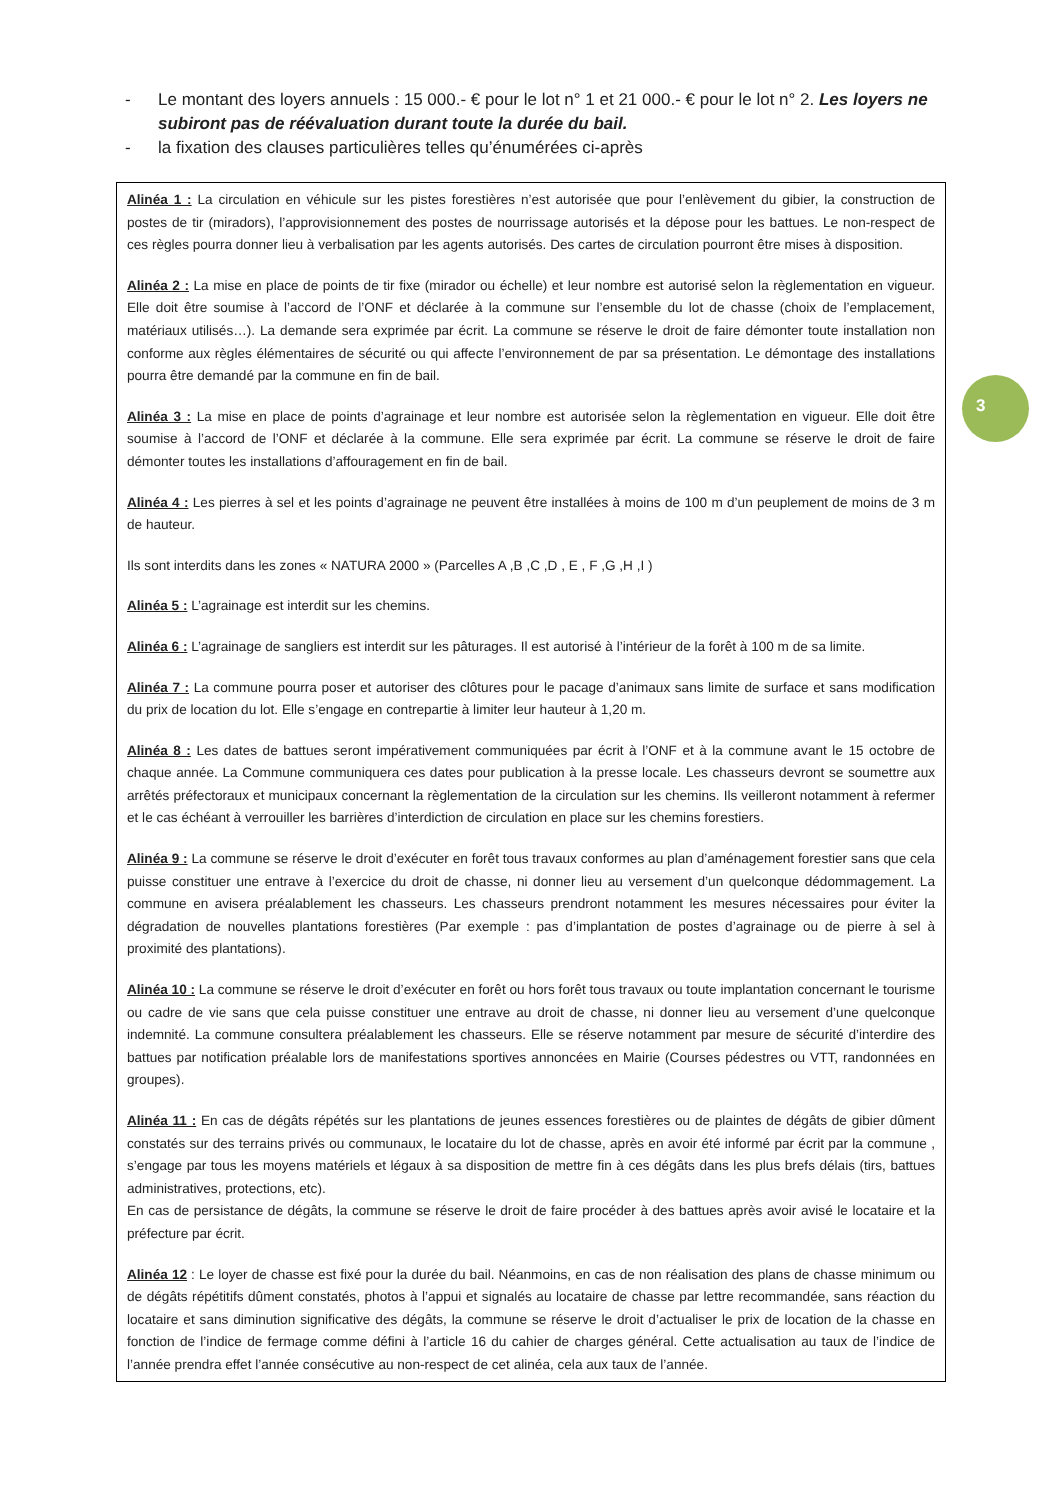- Le montant des loyers annuels : 15 000.- € pour le lot n° 1 et 21 000.- € pour le lot n° 2. Les loyers ne subiront pas de réévaluation durant toute la durée du bail.
- la fixation des clauses particulières telles qu’énumérées ci-après
3
Alinéa 1 : La circulation en véhicule sur les pistes forestières n’est autorisée que pour l’enlèvement du gibier, la construction de postes de tir (miradors), l’approvisionnement des postes de nourrissage autorisés et la dépose pour les battues. Le non-respect de ces règles pourra donner lieu à verbalisation par les agents autorisés. Des cartes de circulation pourront être mises à disposition.
Alinéa 2 : La mise en place de points de tir fixe (mirador ou échelle) et leur nombre est autorisé selon la règlementation en vigueur. Elle doit être soumise à l’accord de l’ONF et déclarée à la commune sur l’ensemble du lot de chasse (choix de l’emplacement, matériaux utilisés…). La demande sera exprimée par écrit. La commune se réserve le droit de faire démonter toute installation non conforme aux règles élémentaires de sécurité ou qui affecte l’environnement de par sa présentation. Le démontage des installations pourra être demandé par la commune en fin de bail.
Alinéa 3 : La mise en place de points d’agrainage et leur nombre est autorisée selon la règlementation en vigueur. Elle doit être soumise à l’accord de l’ONF et déclarée à la commune. Elle sera exprimée par écrit. La commune se réserve le droit de faire démonter toutes les installations d’affouragement en fin de bail.
Alinéa 4 : Les pierres à sel et les points d’agrainage ne peuvent être installées à moins de 100 m d’un peuplement de moins de 3 m de hauteur.
Ils sont interdits dans les zones « NATURA 2000 » (Parcelles A ,B ,C ,D , E , F ,G ,H ,I )
Alinéa 5 : L’agrainage est interdit sur les chemins.
Alinéa 6 : L’agrainage de sangliers est interdit sur les pâturages. Il est autorisé à l’intérieur de la forêt à 100 m de sa limite.
Alinéa 7 : La commune pourra poser et autoriser des clôtures pour le pacage d’animaux sans limite de surface et sans modification du prix de location du lot. Elle s’engage en contrepartie à limiter leur hauteur à 1,20 m.
Alinéa 8 : Les dates de battues seront impérativement communiquées par écrit à l’ONF et à la commune avant le 15 octobre de chaque année. La Commune communiquera ces dates pour publication à la presse locale. Les chasseurs devront se soumettre aux arrêtés préfectoraux et municipaux concernant la règlementation de la circulation sur les chemins. Ils veilleront notamment à refermer et le cas échéant à verrouiller les barrières d’interdiction de circulation en place sur les chemins forestiers.
Alinéa 9 : La commune se réserve le droit d’exécuter en forêt tous travaux conformes au plan d’aménagement forestier sans que cela puisse constituer une entrave à l’exercice du droit de chasse, ni donner lieu au versement d’un quelconque dédommagement. La commune en avisera préalablement les chasseurs. Les chasseurs prendront notamment les mesures nécessaires pour éviter la dégradation de nouvelles plantations forestières (Par exemple : pas d’implantation de postes d’agrainage ou de pierre à sel à proximité des plantations).
Alinéa 10 : La commune se réserve le droit d’exécuter en forêt ou hors forêt tous travaux ou toute implantation concernant le tourisme ou cadre de vie sans que cela puisse constituer une entrave au droit de chasse, ni donner lieu au versement d’une quelconque indemnité. La commune consultera préalablement les chasseurs. Elle se réserve notamment par mesure de sécurité d’interdire des battues par notification préalable lors de manifestations sportives annoncées en Mairie (Courses pédestres ou VTT, randonnées en groupes).
Alinéa 11 : En cas de dégâts répétés sur les plantations de jeunes essences forestières ou de plaintes de dégâts de gibier dûment constatés sur des terrains privés ou communaux, le locataire du lot de chasse, après en avoir été informé par écrit par la commune , s’engage par tous les moyens matériels et légaux à sa disposition de mettre fin à ces dégâts dans les plus brefs délais (tirs, battues administratives, protections, etc).
En cas de persistance de dégâts, la commune se réserve le droit de faire procéder à des battues après avoir avisé le locataire et la préfecture par écrit.
Alinéa 12 : Le loyer de chasse est fixé pour la durée du bail. Néanmoins, en cas de non réalisation des plans de chasse minimum ou de dégâts répétitifs dûment constatés, photos à l’appui et signalés au locataire de chasse par lettre recommandée, sans réaction du locataire et sans diminution significative des dégâts, la commune se réserve le droit d’actualiser le prix de location de la chasse en fonction de l’indice de fermage comme défini à l’article 16 du cahier de charges général. Cette actualisation au taux de l’indice de l’année prendra effet l’année consécutive au non-respect de cet alinéa, cela aux taux de l’année.